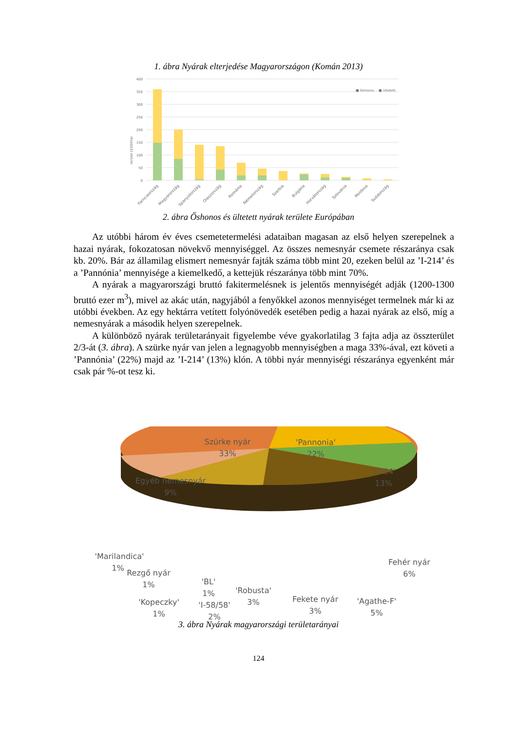1. ábra Nyárak elterjedése Magyarországon (Komán 2013)
400
350
300
250
200
150
100
50
0
terület (1000ha)
■ őshonos
■ ültetett
Farnciaország
Magyarország
Spanyolország
Olaszország
Románia
Németország
Szerbia
Bulgária
Horvátország
Szlovénia
Moldova
Svédország
2. ábra Őshonos és ültetett nyárak területe Európában
Az utóbbi három év éves csemetetermelési adataiban magasan az első helyen szerepel­nek a hazai nyárak, fokozatosan növekvő mennyiséggel. Az összes nemesnyár csemete rész­aránya csak kb. 20%. Bár az államilag elismert nemesnyár fajták száma több mint 20, ezeken belül az ’I-214’ és a ’Pannónia’ mennyisége a kiemelkedő, a kettejük részaránya több mint 70%.
A nyárak a magyarországi bruttó fakitermelésnek is jelentős mennyiségét adják (1200-1300 bruttó ezer m<sup>3</sup>), mivel az akác után, nagyjából a fenyőkkel azonos mennyiséget termel­nek már ki az utóbbi években. Az egy hektárra vetített folyónövedék esetében pedig a hazai nyárak az első, míg a nemesnyárak a második helyen szerepelnek.
A különböző nyárak területarányait figyelembe véve gyakorlatilag 3 fajta adja az össz­terület 2/3-át (3. ábra). A szürke nyár van jelen a legnagyobb mennyiségben a maga 33%-ával, ezt követi a ’Pannónia’ (22%) majd az ’I-214’ (13%) klón. A többi nyár mennyiségi részaránya egyenként már csak pár %-ot tesz ki.
Szürke nyár
33%
'Pannonia'
22%
'I-214'
13%
Egyéb nemesnyár
9%
'Marilandica'
1%
Rezgő nyár
1%
'Kopeczky'
1%
'BL'
1%
'I-58/58'
2%
'Robusta'
3%
Fekete nyár
3%
'Agathe-F'
5%
Fehér nyár
6%
3. ábra Nyárak magyarországi területarányai
124